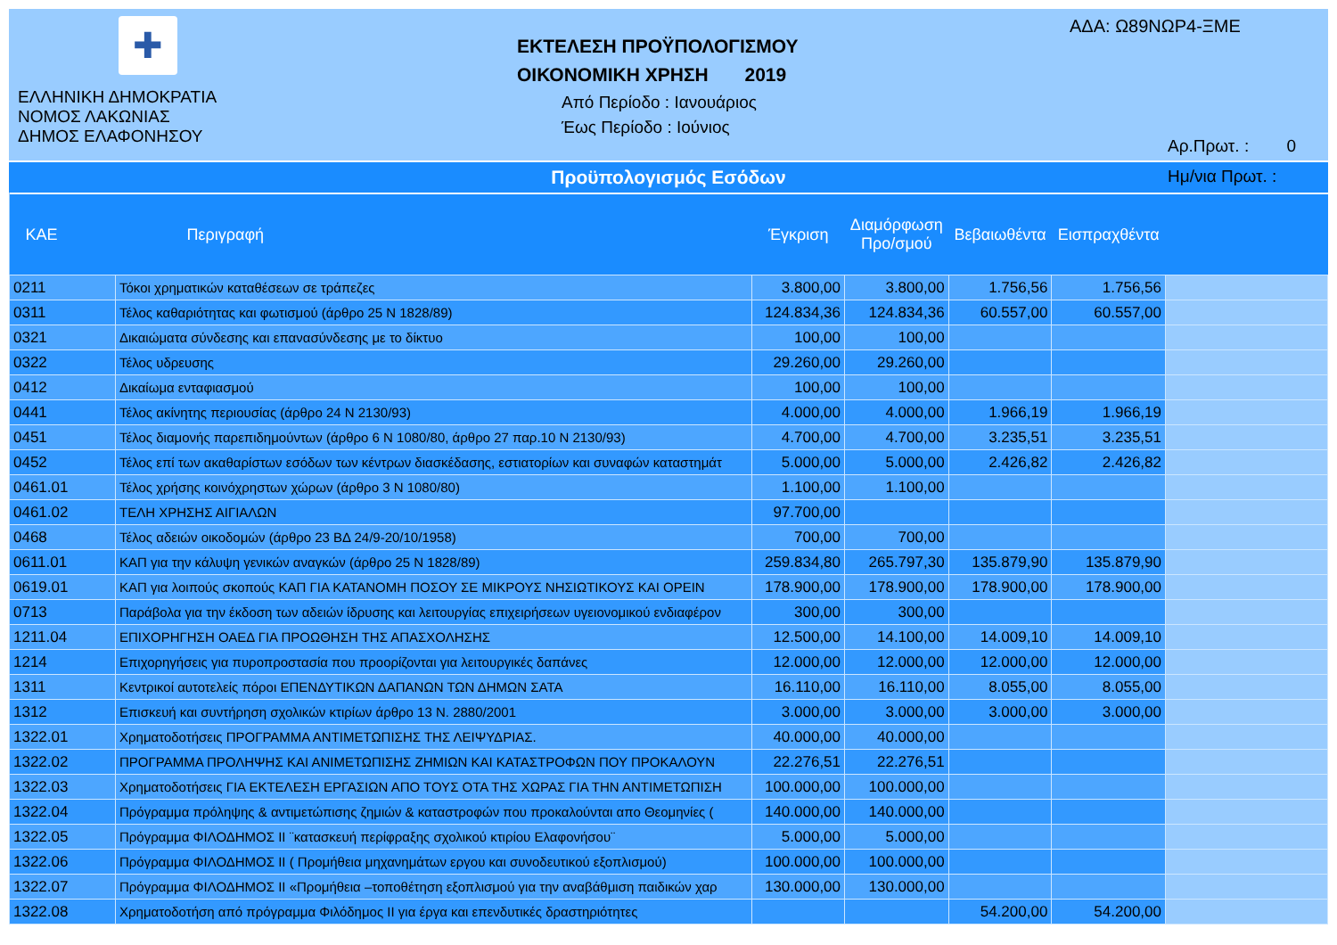✚
ΕΛΛΗΝΙΚΗ ΔΗΜΟΚΡΑΤΙΑ
ΝΟΜΟΣ ΛΑΚΩΝΙΑΣ
ΔΗΜΟΣ ΕΛΑΦΟΝΗΣΟΥ
ΕΚΤΕΛΕΣΗ ΠΡΟΫΠΟΛΟΓΙΣΜΟΥ
ΟΙΚΟΝΟΜΙΚΗ ΧΡΗΣΗ 2019
Από Περίοδο : Ιανουάριος
Έως Περίοδο : Ιούνιος
ΑΔΑ: Ω89ΝΩΡ4-ΞΜΕ
Αρ.Πρωτ. : 0
Ημ/νια Πρωτ. :
Προϋπολογισμός Εσόδων
| ΚΑΕ | Περιγραφή | Έγκριση | Διαμόρφωση Προ/σμού | Βεβαιωθέντα | Εισπραχθέντα | |
| --- | --- | --- | --- | --- | --- | --- |
| 0211 | Τόκοι χρηματικών καταθέσεων σε τράπεζες | 3.800,00 | 3.800,00 | 1.756,56 | 1.756,56 | |
| 0311 | Τέλος καθαριότητας και φωτισμού (άρθρο 25 Ν 1828/89) | 124.834,36 | 124.834,36 | 60.557,00 | 60.557,00 | |
| 0321 | Δικαιώματα σύνδεσης και επανασύνδεσης με το δίκτυο | 100,00 | 100,00 | | | |
| 0322 | Τέλος υδρευσης | 29.260,00 | 29.260,00 | | | |
| 0412 | Δικαίωμα ενταφιασμού | 100,00 | 100,00 | | | |
| 0441 | Τέλος ακίνητης περιουσίας (άρθρο 24 Ν 2130/93) | 4.000,00 | 4.000,00 | 1.966,19 | 1.966,19 | |
| 0451 | Τέλος διαμονής παρεπιδημούντων (άρθρο 6 Ν 1080/80, άρθρο 27 παρ.10 Ν 2130/93) | 4.700,00 | 4.700,00 | 3.235,51 | 3.235,51 | |
| 0452 | Τέλος επί των ακαθαρίστων εσόδων των κέντρων διασκέδασης, εστιατορίων και συναφών καταστημάτ | 5.000,00 | 5.000,00 | 2.426,82 | 2.426,82 | |
| 0461.01 | Τέλος χρήσης κοινόχρηστων χώρων (άρθρο 3 Ν 1080/80) | 1.100,00 | 1.100,00 | | | |
| 0461.02 | ΤΕΛΗ ΧΡΗΣΗΣ ΑΙΓΙΑΛΩΝ | 97.700,00 | | | | |
| 0468 | Τέλος αδειών οικοδομών (άρθρο 23 ΒΔ 24/9-20/10/1958) | 700,00 | 700,00 | | | |
| 0611.01 | ΚΑΠ για την κάλυψη γενικών αναγκών (άρθρο 25 Ν 1828/89) | 259.834,80 | 265.797,30 | 135.879,90 | 135.879,90 | |
| 0619.01 | ΚΑΠ για λοιπούς σκοπούς ΚΑΠ ΓΙΑ ΚΑΤΑΝΟΜΗ ΠΟΣΟΥ ΣΕ ΜΙΚΡΟΥΣ ΝΗΣΙΩΤΙΚΟΥΣ ΚΑΙ ΟΡΕΙΝ | 178.900,00 | 178.900,00 | 178.900,00 | 178.900,00 | |
| 0713 | Παράβολα για την έκδοση των αδειών ίδρυσης και λειτουργίας επιχειρήσεων υγειονομικού ενδιαφέρον | 300,00 | 300,00 | | | |
| 1211.04 | ΕΠΙΧΟΡΗΓΗΣΗ ΟΑΕΔ ΓΙΑ ΠΡΟΩΘΗΣΗ ΤΗΣ ΑΠΑΣΧΟΛΗΣΗΣ | 12.500,00 | 14.100,00 | 14.009,10 | 14.009,10 | |
| 1214 | Επιχορηγήσεις για πυροπροστασία που προορίζονται για λειτουργικές δαπάνες | 12.000,00 | 12.000,00 | 12.000,00 | 12.000,00 | |
| 1311 | Κεντρικοί αυτοτελείς πόροι ΕΠΕΝΔΥΤΙΚΩΝ ΔΑΠΑΝΩΝ ΤΩΝ ΔΗΜΩΝ ΣΑΤΑ | 16.110,00 | 16.110,00 | 8.055,00 | 8.055,00 | |
| 1312 | Επισκευή και συντήρηση σχολικών κτιρίων άρθρο 13 Ν. 2880/2001 | 3.000,00 | 3.000,00 | 3.000,00 | 3.000,00 | |
| 1322.01 | Χρηματοδοτήσεις ΠΡΟΓΡΑΜΜΑ ΑΝΤΙΜΕΤΩΠΙΣΗΣ ΤΗΣ ΛΕΙΨΥΔΡΙΑΣ. | 40.000,00 | 40.000,00 | | | |
| 1322.02 | ΠΡΟΓΡΑΜΜΑ ΠΡΟΛΗΨΗΣ ΚΑΙ ΑΝΙΜΕΤΩΠΙΣΗΣ ΖΗΜΙΩΝ ΚΑΙ ΚΑΤΑΣΤΡΟΦΩΝ ΠΟΥ ΠΡΟΚΑΛΟΥΝ | 22.276,51 | 22.276,51 | | | |
| 1322.03 | Χρηματοδοτήσεις ΓΙΑ ΕΚΤΕΛΕΣΗ ΕΡΓΑΣΙΩΝ ΑΠΟ ΤΟΥΣ ΟΤΑ ΤΗΣ ΧΩΡΑΣ ΓΙΑ ΤΗΝ ΑΝΤΙΜΕΤΩΠΙΣΗ | 100.000,00 | 100.000,00 | | | |
| 1322.04 | Πρόγραμμα πρόληψης & αντιμετώπισης ζημιών & καταστροφών που προκαλούνται απο Θεομηνίες ( | 140.000,00 | 140.000,00 | | | |
| 1322.05 | Πρόγραμμα ΦΙΛΟΔΗΜΟΣ ΙΙ ¨κατασκευή περίφραξης σχολικού κτιρίου Ελαφονήσου¨ | 5.000,00 | 5.000,00 | | | |
| 1322.06 | Πρόγραμμα ΦΙΛΟΔΗΜΟΣ ΙΙ ( Προμήθεια μηχανημάτων εργου και συνοδευτικού εξοπλισμού) | 100.000,00 | 100.000,00 | | | |
| 1322.07 | Πρόγραμμα ΦΙΛΟΔΗΜΟΣ ΙΙ «Προμήθεια –τοποθέτηση εξοπλισμού για την αναβάθμιση παιδικών χαρ | 130.000,00 | 130.000,00 | | | |
| 1322.08 | Χρηματοδοτήση από πρόγραμμα Φιλόδημος ΙΙ για έργα και επενδυτικές δραστηριότητες | | | 54.200,00 | 54.200,00 | |